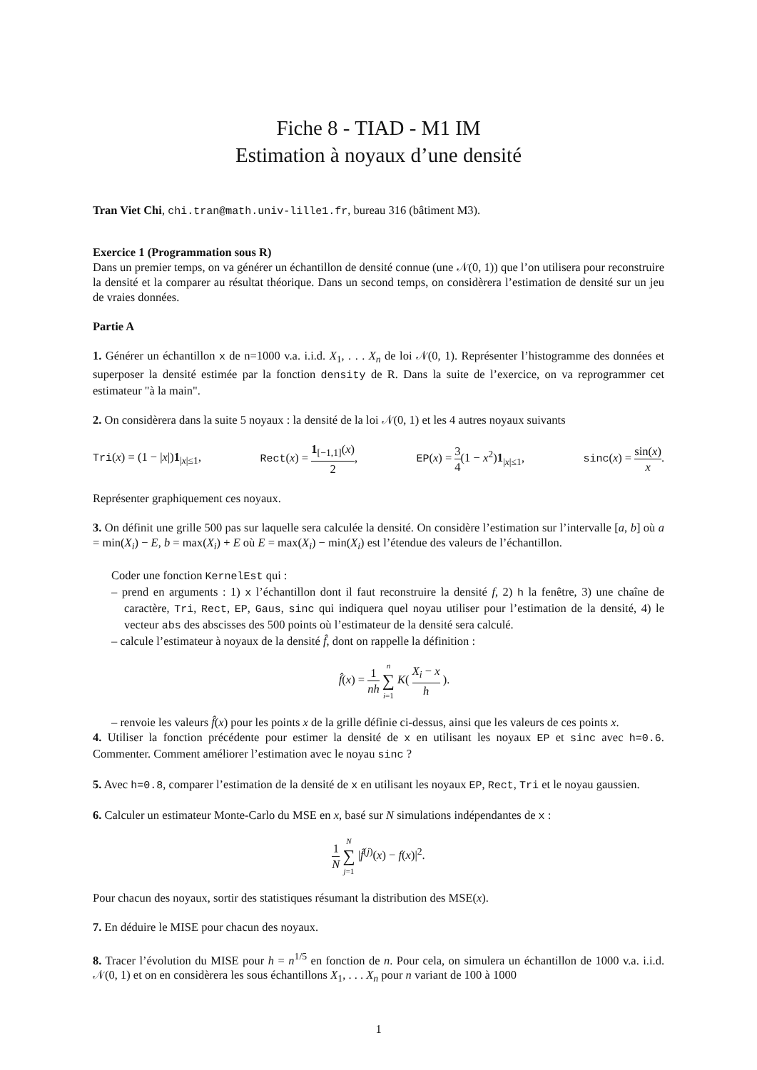Fiche 8 - TIAD - M1 IM
Estimation à noyaux d’une densité
Tran Viet Chi, chi.tran@math.univ-lille1.fr, bureau 316 (bâtiment M3).
Exercice 1 (Programmation sous R)
Dans un premier temps, on va générer un échantillon de densité connue (une 𝒩(0, 1)) que l’on utilisera pour reconstruire la densité et la comparer au résultat théorique. Dans un second temps, on considèrera l’estimation de densité sur un jeu de vraies données.
Partie A
1. Générer un échantillon x de n=1000 v.a. i.i.d. X<sub>1</sub>, . . . X<sub>n</sub> de loi 𝒩(0, 1). Représenter l’histogramme des données et superposer la densité estimée par la fonction density de R. Dans la suite de l’exercice, on va reprogrammer cet estimateur "à la main".
2. On considèrera dans la suite 5 noyaux : la densité de la loi 𝒩(0, 1) et les 4 autres noyaux suivants
Tri(x) = (1 − |x|)1<sub>|x|≤1</sub>, Rect(x) = 1<sub>[−1,1]</sub>(x) 2, EP(x) = 3 4(1 − x<sup>2</sup>)1<sub>|x|≤1</sub>, sinc(x) = sin(x) x.
Représenter graphiquement ces noyaux.
3. On définit une grille 500 pas sur laquelle sera calculée la densité. On considère l’estimation sur l’intervalle [a, b] où a = min(X<sub>i</sub>) − E, b = max(X<sub>i</sub>) + E où E = max(X<sub>i</sub>) − min(X<sub>i</sub>) est l’étendue des valeurs de l’échantillon.
Coder une fonction KernelEst qui :
– prend en arguments : 1) x l’échantillon dont il faut reconstruire la densité f, 2) h la fenêtre, 3) une chaîne de caractère, Tri, Rect, EP, Gaus, sinc qui indiquera quel noyau utiliser pour l’estimation de la densité, 4) le vecteur abs des abscisses des 500 points où l’estimateur de la densité sera calculé.
– calcule l’estimateur à noyaux de la densité f̂, dont on rappelle la définition :
f̂(x) = 1 nh n ∑ i=1 K( X<sub>i</sub> − x h ).
– renvoie les valeurs f̂(x) pour les points x de la grille définie ci-dessus, ainsi que les valeurs de ces points x.
4. Utiliser la fonction précédente pour estimer la densité de x en utilisant les noyaux EP et sinc avec h=0.6. Commenter. Comment améliorer l’estimation avec le noyau sinc ?
5. Avec h=0.8, comparer l’estimation de la densité de x en utilisant les noyaux EP, Rect, Tri et le noyau gaussien.
6. Calculer un estimateur Monte-Carlo du MSE en x, basé sur N simulations indépendantes de x :
1 N N ∑ j=1 |f̂<sup>(j)</sup>(x) − f(x)|<sup>2</sup>.
Pour chacun des noyaux, sortir des statistiques résumant la distribution des MSE(x).
7. En déduire le MISE pour chacun des noyaux.
8. Tracer l’évolution du MISE pour h = n<sup>1/5</sup> en fonction de n. Pour cela, on simulera un échantillon de 1000 v.a. i.i.d. 𝒩(0, 1) et on en considèrera les sous échantillons X<sub>1</sub>, . . . X<sub>n</sub> pour n variant de 100 à 1000
1